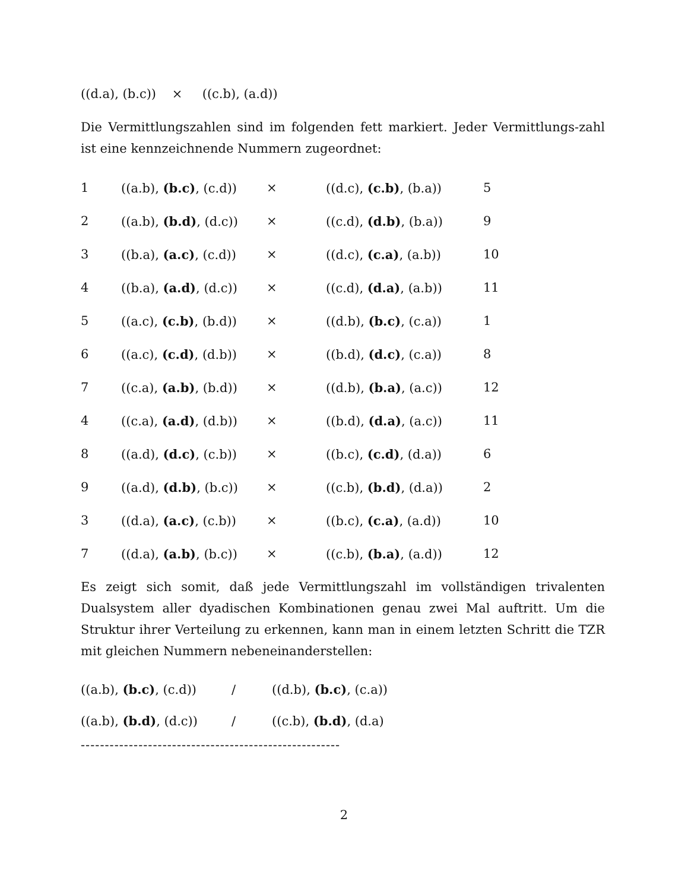((d.a), (b.c)) × ((c.b), (a.d))
Die Vermittlungszahlen sind im folgenden fett markiert. Jeder Vermittlungs-zahl ist eine kennzeichnende Nummern zugeordnet:
| 1 | ((a.b), (b.c) , (c.d)) | × | ((d.c), (c.b) , (b.a)) | 5 |
| 2 | ((a.b), (b.d) , (d.c)) | × | ((c.d), (d.b) , (b.a)) | 9 |
| 3 | ((b.a), (a.c) , (c.d)) | × | ((d.c), (c.a) , (a.b)) | 10 |
| 4 | ((b.a), (a.d) , (d.c)) | × | ((c.d), (d.a) , (a.b)) | 11 |
| 5 | ((a.c), (c.b) , (b.d)) | × | ((d.b), (b.c) , (c.a)) | 1 |
| 6 | ((a.c), (c.d) , (d.b)) | × | ((b.d), (d.c) , (c.a)) | 8 |
| 7 | ((c.a), (a.b) , (b.d)) | × | ((d.b), (b.a) , (a.c)) | 12 |
| 4 | ((c.a), (a.d) , (d.b)) | × | ((b.d), (d.a) , (a.c)) | 11 |
| 8 | ((a.d), (d.c) , (c.b)) | × | ((b.c), (c.d) , (d.a)) | 6 |
| 9 | ((a.d), (d.b) , (b.c)) | × | ((c.b), (b.d) , (d.a)) | 2 |
| 3 | ((d.a), (a.c) , (c.b)) | × | ((b.c), (c.a) , (a.d)) | 10 |
| 7 | ((d.a), (a.b) , (b.c)) | × | ((c.b), (b.a) , (a.d)) | 12 |
Es zeigt sich somit, daß jede Vermittlungszahl im vollständigen trivalenten Dualsystem aller dyadischen Kombinationen genau zwei Mal auftritt. Um die Struktur ihrer Verteilung zu erkennen, kann man in einem letzten Schritt die TZR mit gleichen Nummern nebeneinanderstellen:
| ((a.b), (b.c) , (c.d)) | / | ((d.b), (b.c) , (c.a)) |
| ((a.b), (b.d) , (d.c)) | / | ((c.b), (b.d) , (d.a) |
------------------------------------------------------
2